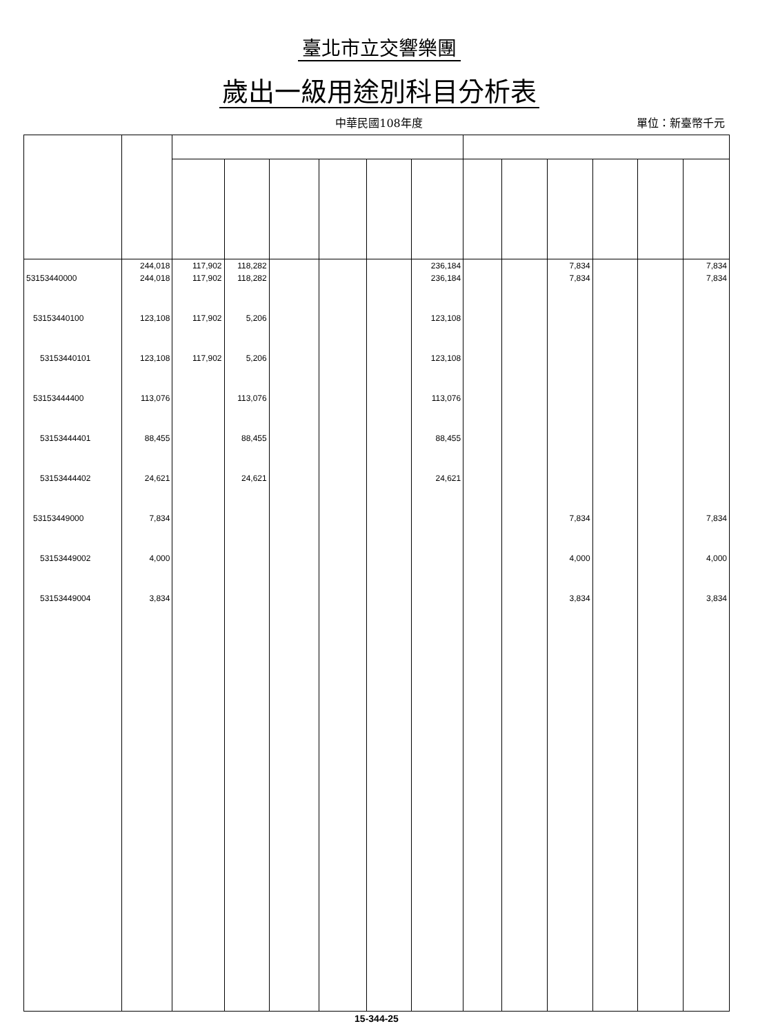臺北市立交響樂團
歲出一級用途別科目分析表
中華民國108年度
單位：新臺幣千元
| | 244,018 | 117,902 | 118,282 | | | | 236,184 | | | 7,834 | | | 7,834 |
| 53153440000 | 244,018 | 117,902 | 118,282 | | | | 236,184 | | | 7,834 | | | 7,834 |
| 53153440100 | 123,108 | 117,902 | 5,206 | | | | 123,108 | | | | | | |
| 53153440101 | 123,108 | 117,902 | 5,206 | | | | 123,108 | | | | | | |
| 53153444400 | 113,076 | | 113,076 | | | | 113,076 | | | | | | |
| 53153444401 | 88,455 | | 88,455 | | | | 88,455 | | | | | | |
| 53153444402 | 24,621 | | 24,621 | | | | 24,621 | | | | | | |
| 53153449000 | 7,834 | | | | | | | | | 7,834 | | | 7,834 |
| 53153449002 | 4,000 | | | | | | | | | 4,000 | | | 4,000 |
| 53153449004 | 3,834 | | | | | | | | | 3,834 | | | 3,834 |
15-344-25